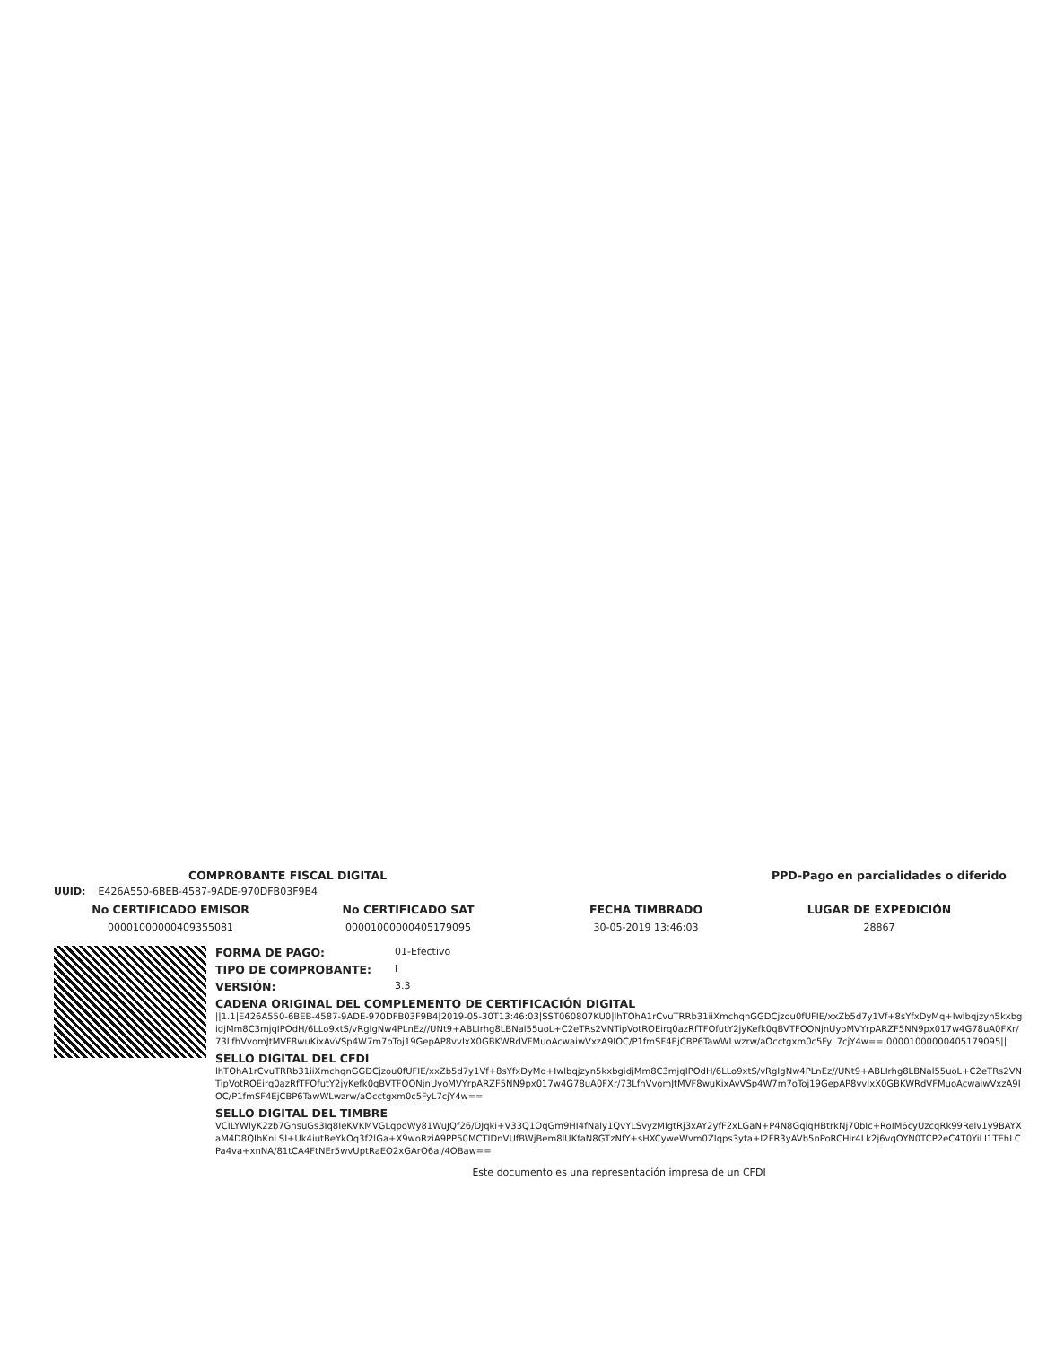COMPROBANTE FISCAL DIGITAL PPD-Pago en parcialidades o diferido
UUID: E426A550-6BEB-4587-9ADE-970DFB03F9B4
No CERTIFICADO EMISOR
00001000000409355081
No CERTIFICADO SAT
00001000000405179095
FECHA TIMBRADO
30-05-2019 13:46:03
LUGAR DE EXPEDICIÓN
28867
FORMA DE PAGO: 01-Efectivo
TIPO DE COMPROBANTE: I
VERSIÓN: 3.3
CADENA ORIGINAL DEL COMPLEMENTO DE CERTIFICACIÓN DIGITAL
||1.1|E426A550-6BEB-4587-9ADE-970DFB03F9B4|2019-05-30T13:46:03|SST060807KU0|lhTOhA1rCvuTRRb31iiXmchqnGGDCjzou0fUFIE/xxZb5d7y1Vf+8sYfxDyMq+Iwlbqjzyn5kxbgidjMm8C3mjqIPOdH/6LLo9xtS/vRgIgNw4PLnEz//UNt9+ABLIrhg8LBNal55uoL+C2eTRs2VNTipVotROEirq0azRfTFOfutY2jyKefk0qBVTFOONjnUyoMVYrpARZF5NN9px017w4G78uA0FXr/73LfhVvomJtMVF8wuKixAvVSp4W7m7oToj19GepAP8vvIxX0GBKWRdVFMuoAcwaiwVxzA9IOC/P1fmSF4EjCBP6TawWLwzrw/aOcctgxm0c5FyL7cjY4w==|00001000000405179095||
SELLO DIGITAL DEL CFDI
lhTOhA1rCvuTRRb31iiXmchqnGGDCjzou0fUFIE/xxZb5d7y1Vf+8sYfxDyMq+Iwlbqjzyn5kxbgidjMm8C3mjqIPOdH/6LLo9xtS/vRgIgNw4PLnEz//UNt9+ABLIrhg8LBNal55uoL+C2eTRs2VNTipVotROEirq0azRfTFOfutY2jyKefk0qBVTFOONjnUyoMVYrpARZF5NN9px017w4G78uA0FXr/73LfhVvomJtMVF8wuKixAvVSp4W7m7oToj19GepAP8vvIxX0GBKWRdVFMuoAcwaiwVxzA9IOC/P1fmSF4EjCBP6TawWLwzrw/aOcctgxm0c5FyL7cjY4w==
SELLO DIGITAL DEL TIMBRE
VCILYWlyK2zb7GhsuGs3Iq8IeKVKMVGLqpoWy81WuJQf26/DJqki+V33Q1OqGm9HI4fNaly1QvYLSvyzMlgtRj3xAY2yfF2xLGaN+P4N8GqiqHBtrkNj70bIc+RoIM6cyUzcqRk99Relv1y9BAYXaM4D8QIhKnLSI+Uk4iutBeYkOq3f2lGa+X9woRziA9PP50MCTIDnVUfBWjBem8lUKfaN8GTzNfY+sHXCyweWvm0ZIqps3yta+I2FR3yAVb5nPoRCHir4Lk2j6vqOYN0TCP2eC4T0YiLI1TEhLCPa4va+xnNA/81tCA4FtNEr5wvUptRaEO2xGArO6al/4OBaw==
Este documento es una representación impresa de un CFDI